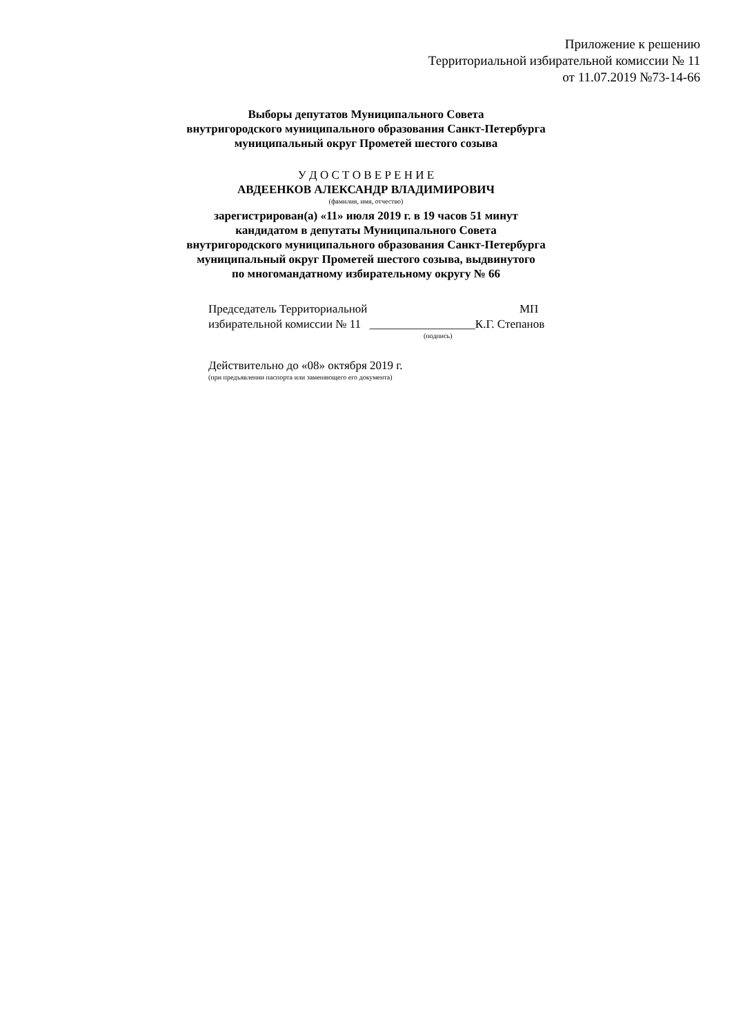Приложение к решению
Территориальной избирательной комиссии № 11
от 11.07.2019 №73-14-66
Выборы депутатов Муниципального Совета
внутригородского муниципального образования Санкт-Петербурга
муниципальный округ Прометей шестого созыва
У Д О С Т О В Е Р Е Н И Е
АВДЕЕНКОВ АЛЕКСАНДР ВЛАДИМИРОВИЧ
(фамилия, имя, отчество)
зарегистрирован(а) «11» июля 2019 г. в 19 часов 51 минут
кандидатом в депутаты Муниципального Совета
внутригородского муниципального образования Санкт-Петербурга
муниципальный округ Прометей шестого созыва, выдвинутого
по многомандатному избирательному округу № 66
Председатель Территориальной МП
избирательной комиссии № 11 __________________К.Г. Степанов
(подпись)
Действительно до «08» октября 2019 г.
(при предъявлении паспорта или заменяющего его документа)